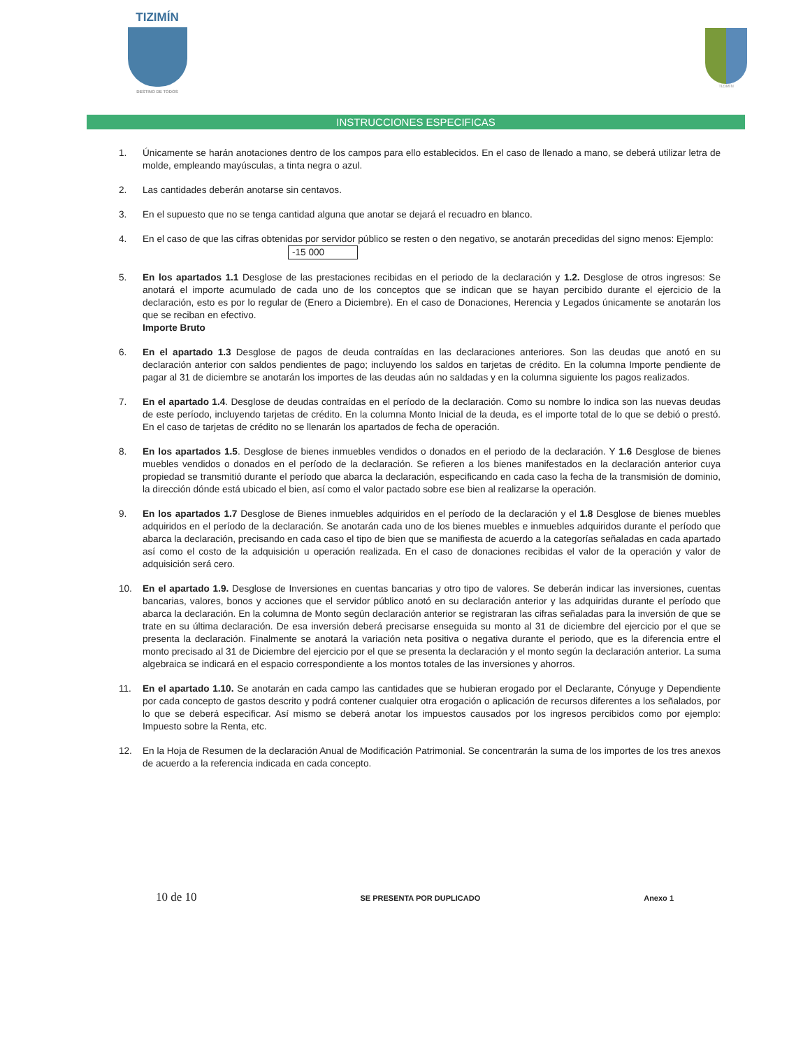TIZIMÍN
DESTINO DE TODOS
TIZIMÍN
INSTRUCCIONES ESPECIFICAS
1. Únicamente se harán anotaciones dentro de los campos para ello establecidos. En el caso de llenado a mano, se deberá utilizar letra de molde, empleando mayúsculas, a tinta negra o azul.
2. Las cantidades deberán anotarse sin centavos.
3. En el supuesto que no se tenga cantidad alguna que anotar se dejará el recuadro en blanco.
4. En el caso de que las cifras obtenidas por servidor público se resten o den negativo, se anotarán precedidas del signo menos: Ejemplo:
-15 000
5. En los apartados 1.1 Desglose de las prestaciones recibidas en el periodo de la declaración y 1.2. Desglose de otros ingresos: Se anotará el importe acumulado de cada uno de los conceptos que se indican que se hayan percibido durante el ejercicio de la declaración, esto es por lo regular de (Enero a Diciembre). En el caso de Donaciones, Herencia y Legados únicamente se anotarán los que se reciban en efectivo.
Importe Bruto
6. En el apartado 1.3 Desglose de pagos de deuda contraídas en las declaraciones anteriores. Son las deudas que anotó en su declaración anterior con saldos pendientes de pago; incluyendo los saldos en tarjetas de crédito. En la columna Importe pendiente de pagar al 31 de diciembre se anotarán los importes de las deudas aún no saldadas y en la columna siguiente los pagos realizados.
7. En el apartado 1.4. Desglose de deudas contraídas en el período de la declaración. Como su nombre lo indica son las nuevas deudas de este período, incluyendo tarjetas de crédito. En la columna Monto Inicial de la deuda, es el importe total de lo que se debió o prestó. En el caso de tarjetas de crédito no se llenarán los apartados de fecha de operación.
8. En los apartados 1.5. Desglose de bienes inmuebles vendidos o donados en el periodo de la declaración. Y 1.6 Desglose de bienes muebles vendidos o donados en el período de la declaración. Se refieren a los bienes manifestados en la declaración anterior cuya propiedad se transmitió durante el período que abarca la declaración, especificando en cada caso la fecha de la transmisión de dominio, la dirección dónde está ubicado el bien, así como el valor pactado sobre ese bien al realizarse la operación.
9. En los apartados 1.7 Desglose de Bienes inmuebles adquiridos en el período de la declaración y el 1.8 Desglose de bienes muebles adquiridos en el período de la declaración. Se anotarán cada uno de los bienes muebles e inmuebles adquiridos durante el período que abarca la declaración, precisando en cada caso el tipo de bien que se manifiesta de acuerdo a la categorías señaladas en cada apartado así como el costo de la adquisición u operación realizada. En el caso de donaciones recibidas el valor de la operación y valor de adquisición será cero.
10. En el apartado 1.9. Desglose de Inversiones en cuentas bancarias y otro tipo de valores. Se deberán indicar las inversiones, cuentas bancarias, valores, bonos y acciones que el servidor público anotó en su declaración anterior y las adquiridas durante el período que abarca la declaración. En la columna de Monto según declaración anterior se registraran las cifras señaladas para la inversión de que se trate en su última declaración. De esa inversión deberá precisarse enseguida su monto al 31 de diciembre del ejercicio por el que se presenta la declaración. Finalmente se anotará la variación neta positiva o negativa durante el periodo, que es la diferencia entre el monto precisado al 31 de Diciembre del ejercicio por el que se presenta la declaración y el monto según la declaración anterior. La suma algebraica se indicará en el espacio correspondiente a los montos totales de las inversiones y ahorros.
11. En el apartado 1.10. Se anotarán en cada campo las cantidades que se hubieran erogado por el Declarante, Cónyuge y Dependiente por cada concepto de gastos descrito y podrá contener cualquier otra erogación o aplicación de recursos diferentes a los señalados, por lo que se deberá especificar. Así mismo se deberá anotar los impuestos causados por los ingresos percibidos como por ejemplo: Impuesto sobre la Renta, etc.
12. En la Hoja de Resumen de la declaración Anual de Modificación Patrimonial. Se concentrarán la suma de los importes de los tres anexos de acuerdo a la referencia indicada en cada concepto.
10 de 10 SE PRESENTA POR DUPLICADO Anexo 1